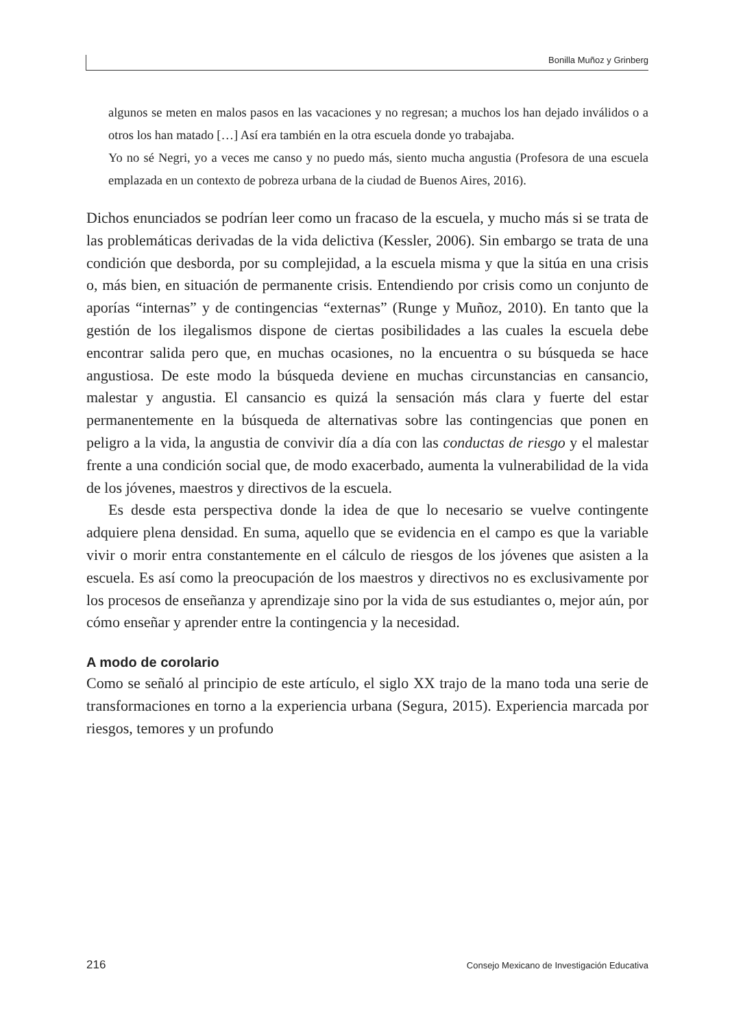Bonilla Muñoz y Grinberg
algunos se meten en malos pasos en las vacaciones y no regresan; a muchos los han dejado inválidos o a otros los han matado […] Así era también en la otra escuela donde yo trabajaba.
Yo no sé Negri, yo a veces me canso y no puedo más, siento mucha angustia (Profesora de una escuela emplazada en un contexto de pobreza urbana de la ciudad de Buenos Aires, 2016).
Dichos enunciados se podrían leer como un fracaso de la escuela, y mucho más si se trata de las problemáticas derivadas de la vida delictiva (Kessler, 2006). Sin embargo se trata de una condición que desborda, por su complejidad, a la escuela misma y que la sitúa en una crisis o, más bien, en situación de permanente crisis. Entendiendo por crisis como un conjunto de aporías “internas” y de contingencias “externas” (Runge y Muñoz, 2010). En tanto que la gestión de los ilegalismos dispone de ciertas posibilidades a las cuales la escuela debe encontrar salida pero que, en muchas ocasiones, no la encuentra o su búsqueda se hace angustiosa. De este modo la búsqueda deviene en muchas circunstancias en cansancio, malestar y angustia. El cansancio es quizá la sensación más clara y fuerte del estar permanentemente en la búsqueda de alternativas sobre las contingencias que ponen en peligro a la vida, la angustia de convivir día a día con las conductas de riesgo y el malestar frente a una condición social que, de modo exacerbado, aumenta la vulnerabilidad de la vida de los jóvenes, maestros y directivos de la escuela.
Es desde esta perspectiva donde la idea de que lo necesario se vuelve contingente adquiere plena densidad. En suma, aquello que se evidencia en el campo es que la variable vivir o morir entra constantemente en el cálculo de riesgos de los jóvenes que asisten a la escuela. Es así como la preocupación de los maestros y directivos no es exclusivamente por los procesos de enseñanza y aprendizaje sino por la vida de sus estudiantes o, mejor aún, por cómo enseñar y aprender entre la contingencia y la necesidad.
A modo de corolario
Como se señaló al principio de este artículo, el siglo XX trajo de la mano toda una serie de transformaciones en torno a la experiencia urbana (Segura, 2015). Experiencia marcada por riesgos, temores y un profundo
216 Consejo Mexicano de Investigación Educativa